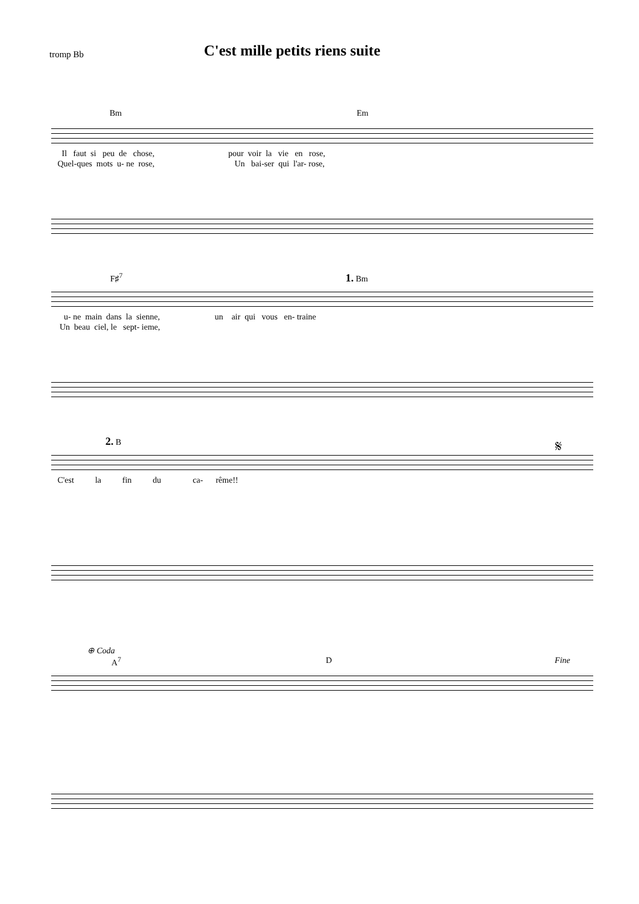tromp Bb
C'est mille petits riens suite
Bm Em
Il faut si peu de chose, pour voir la vie en rose, Quel-ques mots u- ne rose, Un bai-ser qui l'ar- rose,
F♯<sup>7</sup> 1. Bm
u- ne main dans la sienne, un air qui vous en- traine Un beau ciel, le sept- ieme,
2. B 𝄋
C'est la fin du ca- rême!!
⊕ Coda
A<sup>7</sup> D Fine